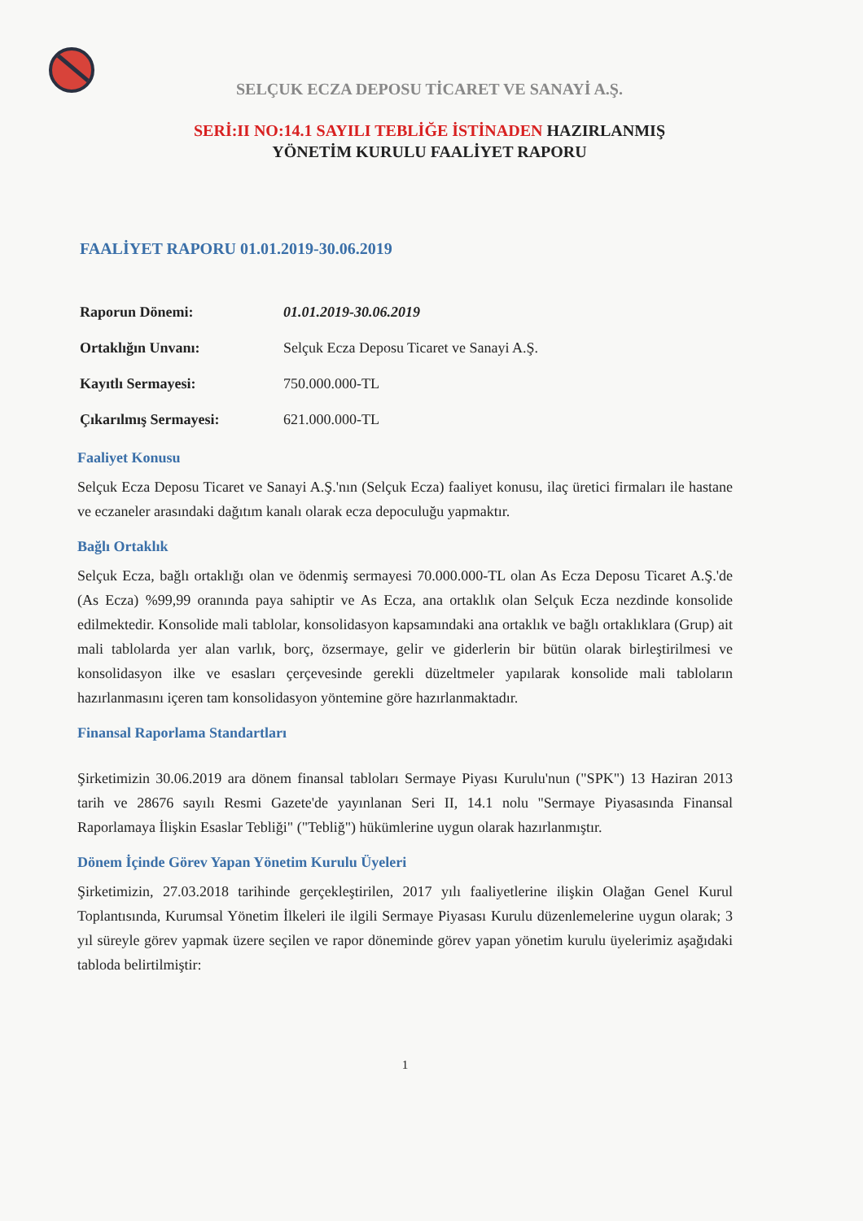SELÇUK ECZA DEPOSU TİCARET VE SANAYİ A.Ş.
SERİ:II NO:14.1 SAYILI TEBLİĞE İSTİNADEN HAZIRLANMIŞ
YÖNETİM KURULU FAALİYET RAPORU
FAALİYET RAPORU 01.01.2019-30.06.2019
| Raporun Dönemi: | 01.01.2019-30.06.2019 |
| Ortaklığın Unvanı: | Selçuk Ecza Deposu Ticaret ve Sanayi A.Ş. |
| Kayıtlı Sermayesi: | 750.000.000-TL |
| Çıkarılmış Sermayesi: | 621.000.000-TL |
Faaliyet Konusu
Selçuk Ecza Deposu Ticaret ve Sanayi A.Ş.'nın (Selçuk Ecza) faaliyet konusu, ilaç üretici firmaları ile hastane ve eczaneler arasındaki dağıtım kanalı olarak ecza depoculuğu yapmaktır.
Bağlı Ortaklık
Selçuk Ecza, bağlı ortaklığı olan ve ödenmiş sermayesi 70.000.000-TL olan As Ecza Deposu Ticaret A.Ş.'de (As Ecza) %99,99 oranında paya sahiptir ve As Ecza, ana ortaklık olan Selçuk Ecza nezdinde konsolide edilmektedir. Konsolide mali tablolar, konsolidasyon kapsamındaki ana ortaklık ve bağlı ortaklıklara (Grup) ait mali tablolarda yer alan varlık, borç, özsermaye, gelir ve giderlerin bir bütün olarak birleştirilmesi ve konsolidasyon ilke ve esasları çerçevesinde gerekli düzeltmeler yapılarak konsolide mali tabloların hazırlanmasını içeren tam konsolidasyon yöntemine göre hazırlanmaktadır.
Finansal Raporlama Standartları
Şirketimizin 30.06.2019 ara dönem finansal tabloları Sermaye Piyası Kurulu'nun ("SPK") 13 Haziran 2013 tarih ve 28676 sayılı Resmi Gazete'de yayınlanan Seri II, 14.1 nolu "Sermaye Piyasasında Finansal Raporlamaya İlişkin Esaslar Tebliği" ("Tebliğ") hükümlerine uygun olarak hazırlanmıştır.
Dönem İçinde Görev Yapan Yönetim Kurulu Üyeleri
Şirketimizin, 27.03.2018 tarihinde gerçekleştirilen, 2017 yılı faaliyetlerine ilişkin Olağan Genel Kurul Toplantısında, Kurumsal Yönetim İlkeleri ile ilgili Sermaye Piyasası Kurulu düzenlemelerine uygun olarak; 3 yıl süreyle görev yapmak üzere seçilen ve rapor döneminde görev yapan yönetim kurulu üyelerimiz aşağıdaki tabloda belirtilmiştir:
1